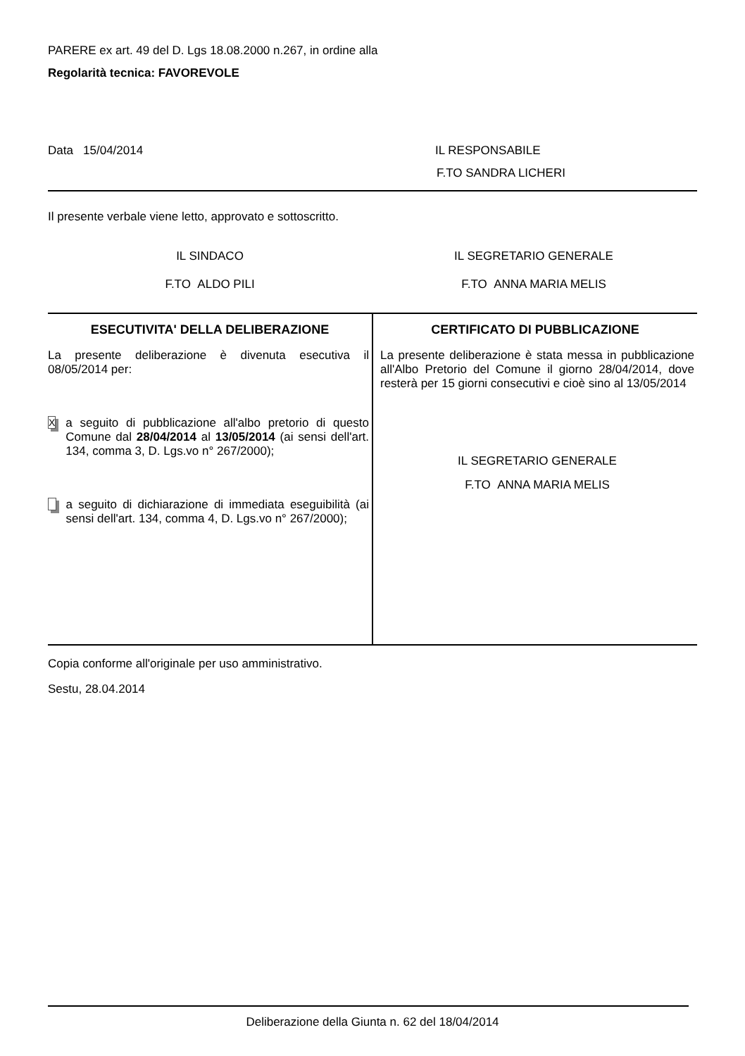PARERE ex art. 49 del D. Lgs 18.08.2000 n.267, in ordine alla
Regolarità tecnica: FAVOREVOLE
Data 15/04/2014 IL RESPONSABILE
F.TO SANDRA LICHERI
Il presente verbale viene letto, approvato e sottoscritto.
IL SINDACO
F.TO ALDO PILI
IL SEGRETARIO GENERALE
F.TO ANNA MARIA MELIS
| ESECUTIVITA' DELLA DELIBERAZIONE | CERTIFICATO DI PUBBLICAZIONE |
| --- | --- |
| La presente deliberazione è divenuta esecutiva il 08/05/2014 per: X a seguito di pubblicazione all'albo pretorio di questo Comune dal 28/04/2014 al 13/05/2014 (ai sensi dell'art. 134, comma 3, D. Lgs.vo n° 267/2000); a seguito di dichiarazione di immediata eseguibilità (ai sensi dell'art. 134, comma 4, D. Lgs.vo n° 267/2000); | La presente deliberazione è stata messa in pubblicazione all'Albo Pretorio del Comune il giorno 28/04/2014, dove resterà per 15 giorni consecutivi e cioè sino al 13/05/2014 IL SEGRETARIO GENERALE F.TO ANNA MARIA MELIS |
Copia conforme all'originale per uso amministrativo.
Sestu, 28.04.2014
Deliberazione della Giunta n. 62 del 18/04/2014